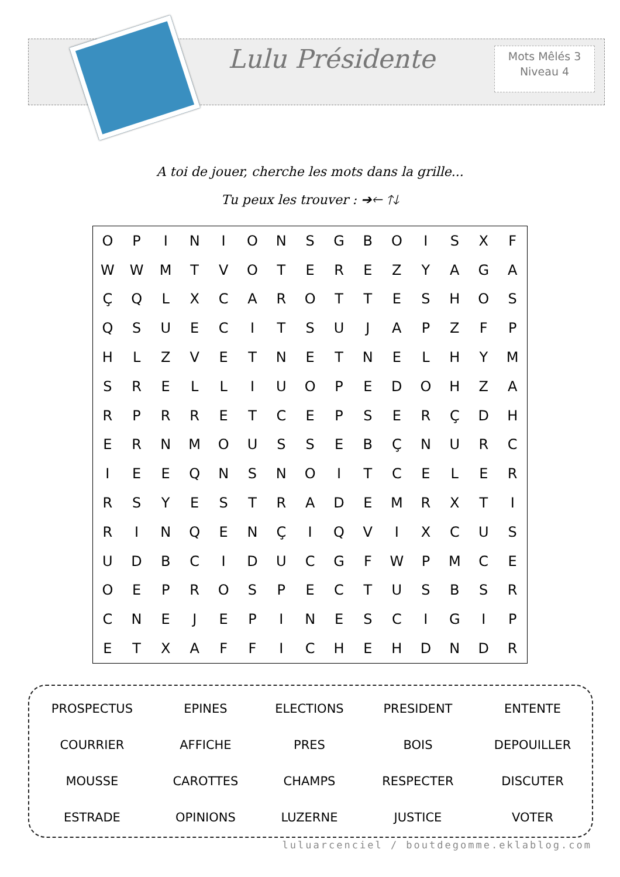Lulu Présidente
Mots Mêlés 3
Niveau 4
A toi de jouer, cherche les mots dans la grille...
Tu peux les trouver : ➔🡐 🡑🡓
| O | P | I | N | I | O | N | S | G | B | O | I | S | X | F |
| W | W | M | T | V | O | T | E | R | E | Z | Y | A | G | A |
| Ç | Q | L | X | C | A | R | O | T | T | E | S | H | O | S |
| Q | S | U | E | C | I | T | S | U | J | A | P | Z | F | P |
| H | L | Z | V | E | T | N | E | T | N | E | L | H | Y | M |
| S | R | E | L | L | I | U | O | P | E | D | O | H | Z | A |
| R | P | R | R | E | T | C | E | P | S | E | R | Ç | D | H |
| E | R | N | M | O | U | S | S | E | B | Ç | N | U | R | C |
| I | E | E | Q | N | S | N | O | I | T | C | E | L | E | R |
| R | S | Y | E | S | T | R | A | D | E | M | R | X | T | I |
| R | I | N | Q | E | N | Ç | I | Q | V | I | X | C | U | S |
| U | D | B | C | I | D | U | C | G | F | W | P | M | C | E |
| O | E | P | R | O | S | P | E | C | T | U | S | B | S | R |
| C | N | E | J | E | P | I | N | E | S | C | I | G | I | P |
| E | T | X | A | F | F | I | C | H | E | H | D | N | D | R |
| PROSPECTUS | EPINES | ELECTIONS | PRESIDENT | ENTENTE |
| COURRIER | AFFICHE | PRES | BOIS | DEPOUILLER |
| MOUSSE | CAROTTES | CHAMPS | RESPECTER | DISCUTER |
| ESTRADE | OPINIONS | LUZERNE | JUSTICE | VOTER |
luluarcenciel / boutdegomme.eklablog.com